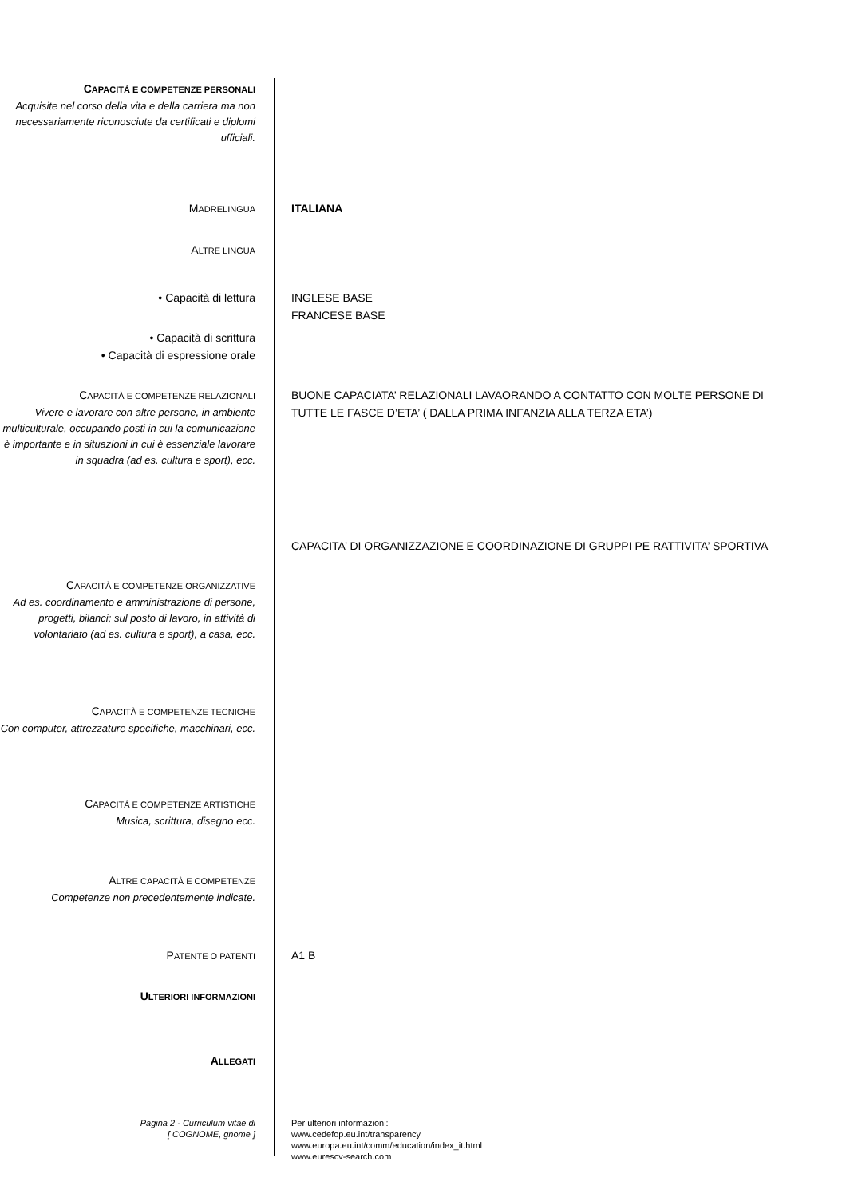CAPACITÀ E COMPETENZE PERSONALI
Acquisite nel corso della vita e della carriera ma non necessariamente riconosciute da certificati e diplomi ufficiali.
MADRELINGUA
ITALIANA
ALTRE LINGUA
• Capacità di lettura INGLESE BASE
FRANCESE BASE
• Capacità di scrittura
• Capacità di espressione orale
CAPACITÀ E COMPETENZE RELAZIONALI
Vivere e lavorare con altre persone, in ambiente multiculturale, occupando posti in cui la comunicazione è importante e in situazioni in cui è essenziale lavorare in squadra (ad es. cultura e sport), ecc.
BUONE CAPACIATA’ RELAZIONALI LAVAORANDO A CONTATTO CON MOLTE PERSONE DI TUTTE LE FASCE D’ETA’ ( DALLA PRIMA INFANZIA ALLA TERZA ETA’)
CAPACITA’ DI ORGANIZZAZIONE E COORDINAZIONE DI GRUPPI PE RATTIVITA’ SPORTIVA
CAPACITÀ E COMPETENZE ORGANIZZATIVE
Ad es. coordinamento e amministrazione di persone, progetti, bilanci; sul posto di lavoro, in attività di volontariato (ad es. cultura e sport), a casa, ecc.
CAPACITÀ E COMPETENZE TECNICHE
Con computer, attrezzature specifiche, macchinari, ecc.
CAPACITÀ E COMPETENZE ARTISTICHE
Musica, scrittura, disegno ecc.
ALTRE CAPACITÀ E COMPETENZE
Competenze non precedentemente indicate.
PATENTE O PATENTI
A1 B
ULTERIORI INFORMAZIONI
ALLEGATI
Pagina 2 - Curriculum vitae di
[ COGNOME, gnome ]
Per ulteriori informazioni:
www.cedefop.eu.int/transparency
www.europa.eu.int/comm/education/index_it.html
www.eurescv-search.com